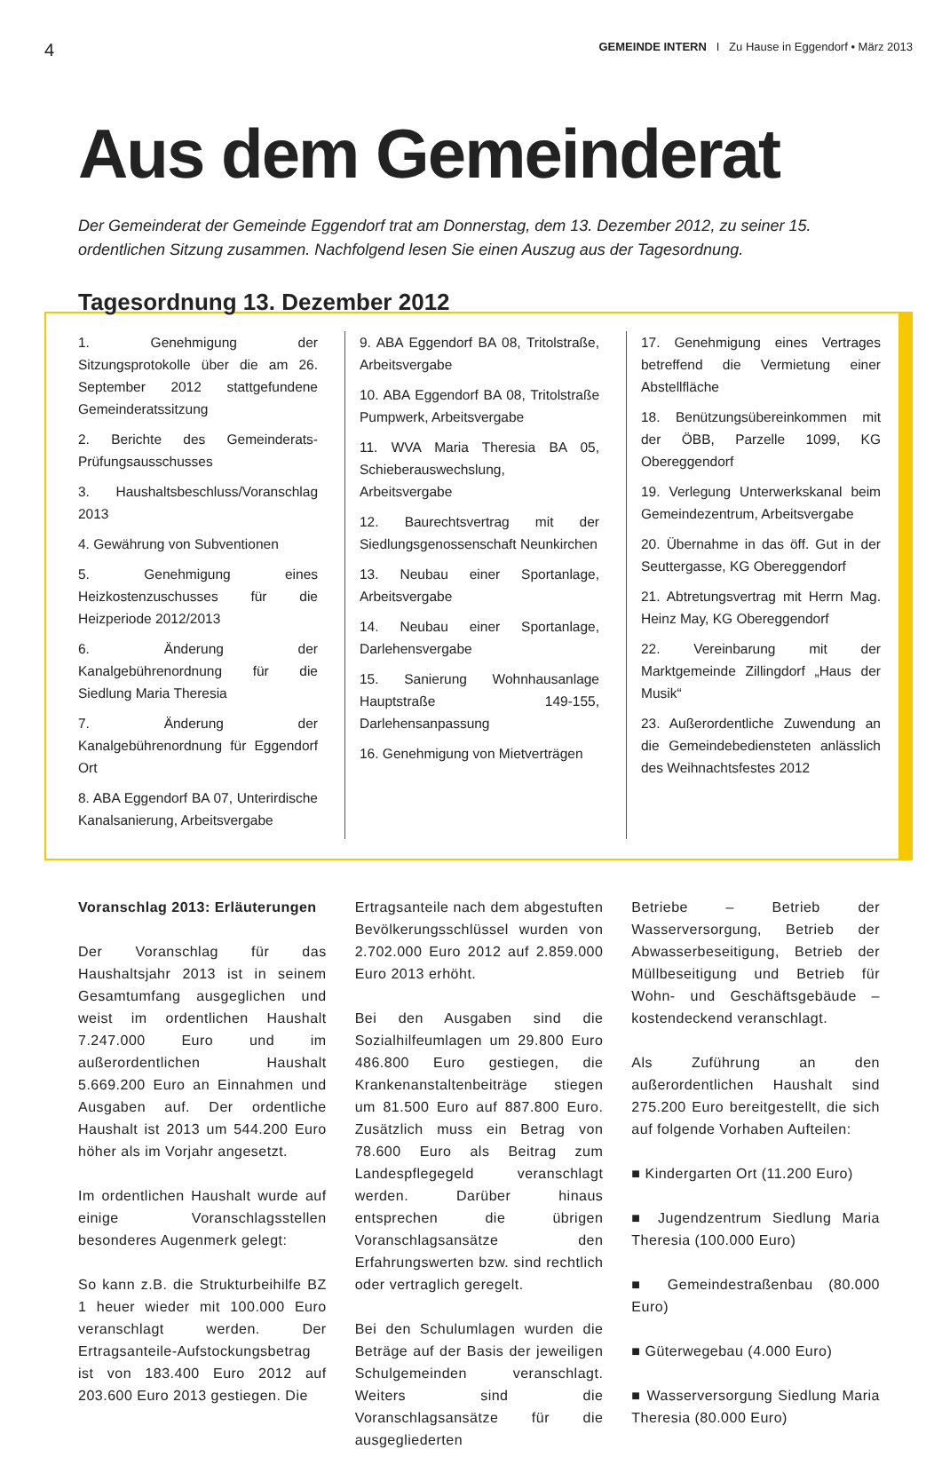4 GEMEINDE INTERN I Zu Hause in Eggendorf • März 2013
Aus dem Gemeinderat
Der Gemeinderat der Gemeinde Eggendorf trat am Donnerstag, dem 13. Dezember 2012, zu seiner 15. ordentlichen Sitzung zusammen. Nachfolgend lesen Sie einen Auszug aus der Tagesordnung.
Tagesordnung 13. Dezember 2012
1. Genehmigung der Sitzungsprotokolle über die am 26. September 2012 stattgefundene Gemeinderatssitzung
2. Berichte des Gemeinderats-Prüfungsausschusses
3. Haushaltsbeschluss/Voranschlag 2013
4. Gewährung von Subventionen
5. Genehmigung eines Heizkostenzuschusses für die Heizperiode 2012/2013
6. Änderung der Kanalgebührenordnung für die Siedlung Maria Theresia
7. Änderung der Kanalgebührenordnung für Eggendorf Ort
8. ABA Eggendorf BA 07, Unterirdische Kanalsanierung, Arbeitsvergabe
9. ABA Eggendorf BA 08, Tritolstraße, Arbeitsvergabe
10. ABA Eggendorf BA 08, Tritolstraße Pumpwerk, Arbeitsvergabe
11. WVA Maria Theresia BA 05, Schieberauswechslung, Arbeitsvergabe
12. Baurechtsvertrag mit der Siedlungsgenossenschaft Neunkirchen
13. Neubau einer Sportanlage, Arbeitsvergabe
14. Neubau einer Sportanlage, Darlehensvergabe
15. Sanierung Wohnhausanlage Hauptstraße 149-155, Darlehensanpassung
16. Genehmigung von Mietverträgen
17. Genehmigung eines Vertrages betreffend die Vermietung einer Abstellfläche
18. Benützungsübereinkommen mit der ÖBB, Parzelle 1099, KG Obereggendorf
19. Verlegung Unterwerkskanal beim Gemeindezentrum, Arbeitsvergabe
20. Übernahme in das öff. Gut in der Seuttergasse, KG Obereggendorf
21. Abtretungsvertrag mit Herrn Mag. Heinz May, KG Obereggendorf
22. Vereinbarung mit der Marktgemeinde Zillingdorf „Haus der Musik“
23. Außerordentliche Zuwendung an die Gemeindebediensteten anlässlich des Weihnachtsfestes 2012
Voranschlag 2013: Erläuterungen
Der Voranschlag für das Haushaltsjahr 2013 ist in seinem Gesamtumfang ausgeglichen und weist im ordentlichen Haushalt 7.247.000 Euro und im außerordentlichen Haushalt 5.669.200 Euro an Einnahmen und Ausgaben auf. Der ordentliche Haushalt ist 2013 um 544.200 Euro höher als im Vorjahr angesetzt.
Im ordentlichen Haushalt wurde auf einige Voranschlagsstellen besonderes Augenmerk gelegt:
So kann z.B. die Strukturbeihilfe BZ 1 heuer wieder mit 100.000 Euro veranschlagt werden. Der Ertragsanteile-Aufstockungsbetrag ist von 183.400 Euro 2012 auf 203.600 Euro 2013 gestiegen. Die
Ertragsanteile nach dem abgestuften Bevölkerungsschlüssel wurden von 2.702.000 Euro 2012 auf 2.859.000 Euro 2013 erhöht.
Bei den Ausgaben sind die Sozialhilfeumlagen um 29.800 Euro 486.800 Euro gestiegen, die Krankenanstaltenbeiträge stiegen um 81.500 Euro auf 887.800 Euro. Zusätzlich muss ein Betrag von 78.600 Euro als Beitrag zum Landespflegegeld veranschlagt werden. Darüber hinaus entsprechen die übrigen Voranschlagsansätze den Erfahrungswerten bzw. sind rechtlich oder vertraglich geregelt.
Bei den Schulumlagen wurden die Beträge auf der Basis der jeweiligen Schulgemeinden veranschlagt. Weiters sind die Voranschlagsansätze für die ausgegliederten
Betriebe – Betrieb der Wasserversorgung, Betrieb der Abwasserbeseitigung, Betrieb der Müllbeseitigung und Betrieb für Wohn- und Geschäftsgebäude – kostendeckend veranschlagt.
Als Zuführung an den außerordentlichen Haushalt sind 275.200 Euro bereitgestellt, die sich auf folgende Vorhaben Aufteilen:
■ Kindergarten Ort (11.200 Euro)
■ Jugendzentrum Siedlung Maria Theresia (100.000 Euro)
■ Gemeindestraßenbau (80.000 Euro)
■ Güterwegebau (4.000 Euro)
■ Wasserversorgung Siedlung Maria Theresia (80.000 Euro)